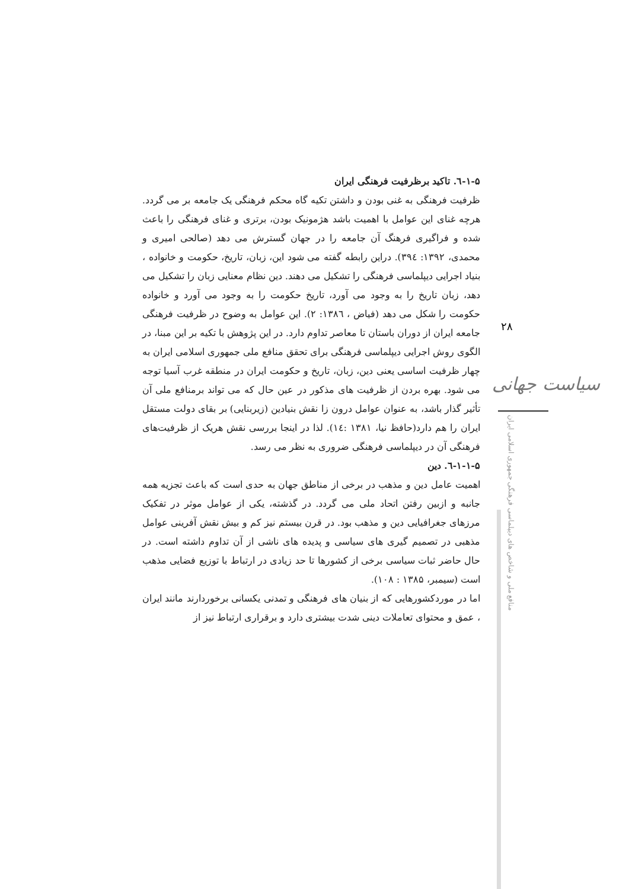۱-۵-٦. تاکید برظرفیت فرهنگی ایران
ظرفیت فرهنگی به غنی بودن و داشتن تکیه گاه محکم فرهنگی یک جامعه بر می گردد. هرچه غنای این عوامل با اهمیت باشد هژمونیک بودن، برتری و غنای فرهنگی را باعث شده و فراگیری فرهنگ آن جامعه را در جهان گسترش می دهد (صالحی امیری و محمدی، ۱۳۹۲: ۳۹٤). دراین رابطه گفته می شود این، زبان، تاریخ، حکومت و خانواده ، بنیاد اجرایی دیپلماسی فرهنگی را تشکیل می دهند. دین نظام معنایی زبان را تشکیل می دهد، زبان تاریخ را به وجود می آورد، تاریخ حکومت را به وجود می آورد و خانواده حکومت را شکل می دهد (فیاض ، ۱۳۸٦: ۲). این عوامل به وضوح در ظرفیت فرهنگی جامعه ایران از دوران باستان تا معاصر تداوم دارد. در این پژوهش با تکیه بر این مبنا، در الگوی روش اجرایی دیپلماسی فرهنگی برای تحقق منافع ملی جمهوری اسلامی ایران به چهار ظرفیت اساسی یعنی دین، زبان، تاریخ و حکومت ایران در منطقه غرب آسیا توجه می شود. بهره بردن از ظرفیت های مذکور در عین حال که می تواند برمنافع ملی آن تأثیر گذار باشد، به عنوان عوامل درون زا نقش بنیادین (زیربنایی) بر بقای دولت مستقل ایران را هم دارد(حافظ نیا، ۱۳۸۱ :۱٤). لذا در اینجا بررسی نقش هریک از ظرفیت‌های فرهنگی آن در دیپلماسی فرهنگی ضروری به نظر می رسد.
۱-۱-۵-٦. دین
اهمیت عامل دین و مذهب در برخی از مناطق جهان به حدی است که باعث تجزیه همه جانبه و ازبین رفتن اتحاد ملی می گردد. در گذشته، یکی از عوامل موثر در تفکیک مرزهای جغرافیایی دین و مذهب بود. در قرن بیستم نیز کم و بیش نقش آفرینی عوامل مذهبی در تصمیم گیری های سیاسی و پدیده های ناشی از آن تداوم داشته است. در حال حاضر ثبات سیاسی برخی از کشورها تا حد زیادی در ارتباط با توزیع فضایی مذهب است (سیمبر، ۱۳۸۵ : ۱۰۸).
اما در موردکشورهایی که از بنیان های فرهنگی و تمدنی یکسانی برخوردارند مانند ایران ، عمق و محتوای تعاملات دینی شدت بیشتری دارد و برقراری ارتباط نیز از
۲۸
سیاست جهانی
منافع ملی و شاخص های دیپلماسی فرهنگی جمهوری اسلامی ایران